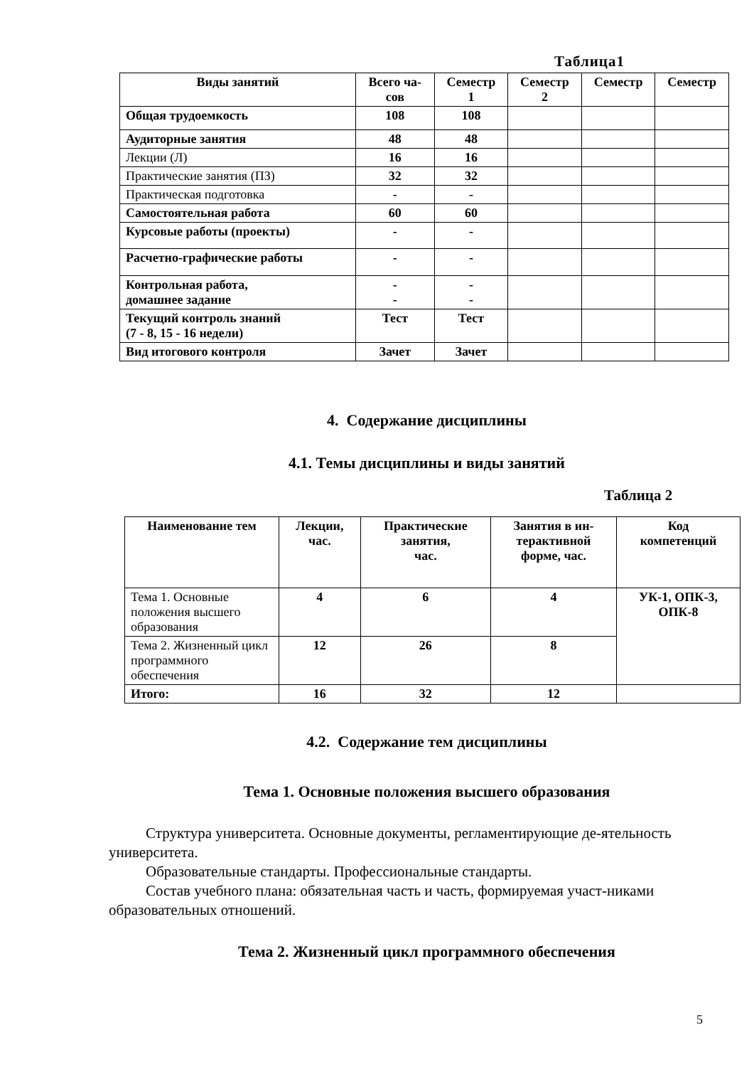Таблица1
| Виды занятий | Всего ча- сов | Семестр 1 | Семестр 2 | Семестр | Семестр |
| --- | --- | --- | --- | --- | --- |
| Общая трудоемкость | 108 | 108 | | | |
| Аудиторные занятия | 48 | 48 | | | |
| Лекции (Л) | 16 | 16 | | | |
| Практические занятия (ПЗ) | 32 | 32 | | | |
| Практическая подготовка | - | - | | | |
| Самостоятельная работа | 60 | 60 | | | |
| Курсовые работы (проекты) | - | - | | | |
| Расчетно-графические работы | - | - | | | |
| Контрольная работа, домашнее задание | - - | - - | | | |
| Текущий контроль знаний (7 - 8, 15 - 16 недели) | Тест | Тест | | | |
| Вид итогового контроля | Зачет | Зачет | | | |
4. Содержание дисциплины
4.1. Темы дисциплины и виды занятий
Таблица 2
| Наименование тем | Лекции, час. | Практические занятия, час. | Занятия в ин- терактивной форме, час. | Код компетенций |
| --- | --- | --- | --- | --- |
| Тема 1. Основные положения высшего образования | 4 | 6 | 4 | УК-1, ОПК-3, ОПК-8 |
| Тема 2. Жизненный цикл программного обеспечения | 12 | 26 | 8 | |
| Итого: | 16 | 32 | 12 | |
4.2. Содержание тем дисциплины
Тема 1. Основные положения высшего образования
Структура университета. Основные документы, регламентирующие де-ятельность университета.
Образовательные стандарты. Профессиональные стандарты.
Состав учебного плана: обязательная часть и часть, формируемая участ-никами образовательных отношений.
Тема 2. Жизненный цикл программного обеспечения
5